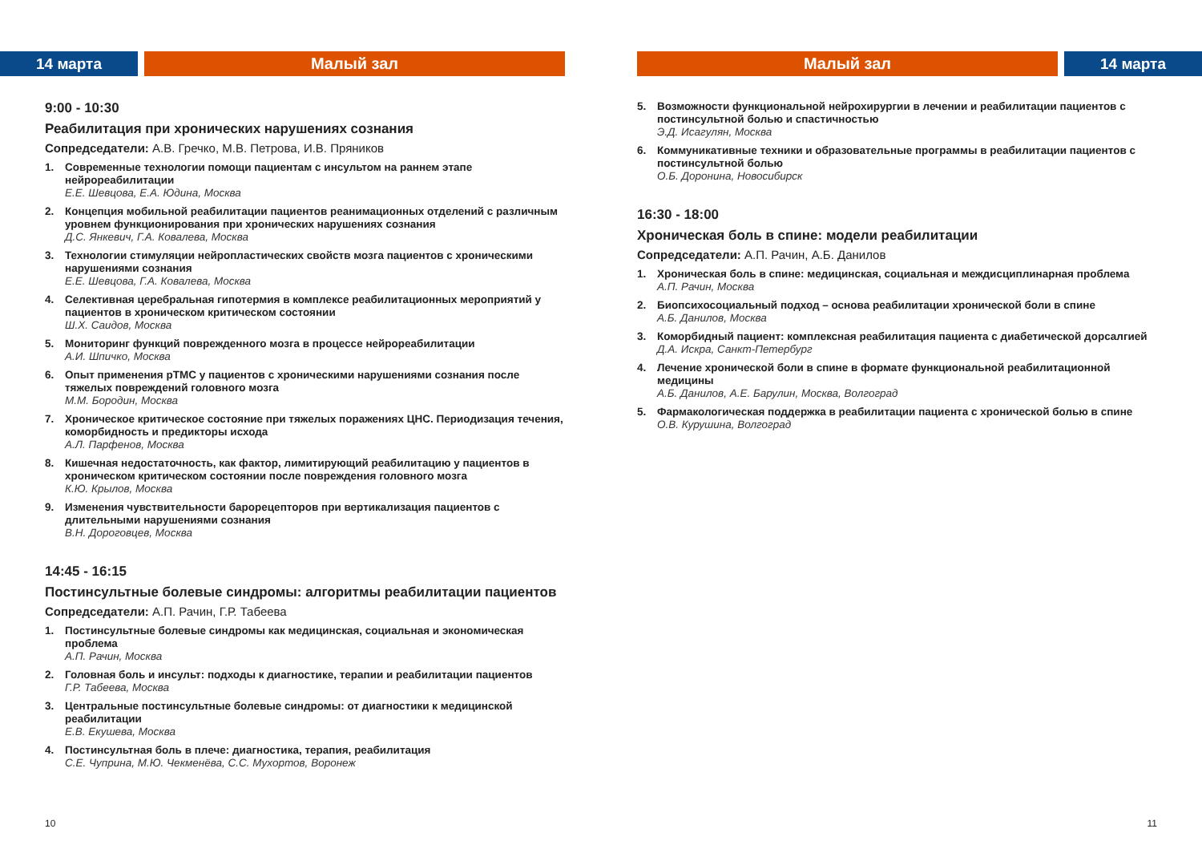14 марта Малый зал
9:00 - 10:30
Реабилитация при хронических нарушениях сознания
Сопредседатели: А.В. Гречко, М.В. Петрова, И.В. Пряников
1. Современные технологии помощи пациентам с инсультом на раннем этапе нейрореабилитации
Е.Е. Шевцова, Е.А. Юдина, Москва
2. Концепция мобильной реабилитации пациентов реанимационных отделений с различным уровнем функционирования при хронических нарушениях сознания
Д.С. Янкевич, Г.А. Ковалева, Москва
3. Технологии стимуляции нейропластических свойств мозга пациентов с хроническими нарушениями сознания
Е.Е. Шевцова, Г.А. Ковалева, Москва
4. Селективная церебральная гипотермия в комплексе реабилитационных мероприятий у пациентов в хроническом критическом состоянии
Ш.Х. Саидов, Москва
5. Мониторинг функций поврежденного мозга в процессе нейрореабилитации
А.И. Шпичко, Москва
6. Опыт применения рТМС у пациентов с хроническими нарушениями сознания после тяжелых повреждений головного мозга
М.М. Бородин, Москва
7. Хроническое критическое состояние при тяжелых поражениях ЦНС. Периодизация течения, коморбидность и предикторы исхода
А.Л. Парфенов, Москва
8. Кишечная недостаточность, как фактор, лимитирующий реабилитацию у пациентов в хроническом критическом состоянии после повреждения головного мозга
К.Ю. Крылов, Москва
9. Изменения чувствительности барорецепторов при вертикализация пациентов с длительными нарушениями сознания
В.Н. Дороговцев, Москва
14:45 - 16:15
Постинсультные болевые синдромы: алгоритмы реабилитации пациентов
Сопредседатели: А.П. Рачин, Г.Р. Табеева
1. Постинсультные болевые синдромы как медицинская, социальная и экономическая проблема
А.П. Рачин, Москва
2. Головная боль и инсульт: подходы к диагностике, терапии и реабилитации пациентов
Г.Р. Табеева, Москва
3. Центральные постинсультные болевые синдромы: от диагностики к медицинской реабилитации
Е.В. Екушева, Москва
4. Постинсультная боль в плече: диагностика, терапия, реабилитация
С.Е. Чуприна, М.Ю. Чекменёва, С.С. Мухортов, Воронеж
10
Малый зал 14 марта
5. Возможности функциональной нейрохирургии в лечении и реабилитации пациентов с постинсультной болью и спастичностью
Э.Д. Исагулян, Москва
6. Коммуникативные техники и образовательные программы в реабилитации пациентов с постинсультной болью
О.Б. Доронина, Новосибирск
16:30 - 18:00
Хроническая боль в спине: модели реабилитации
Сопредседатели: А.П. Рачин, А.Б. Данилов
1. Хроническая боль в спине: медицинская, социальная и междисциплинарная проблема
А.П. Рачин, Москва
2. Биопсихосоциальный подход – основа реабилитации хронической боли в спине
А.Б. Данилов, Москва
3. Коморбидный пациент: комплексная реабилитация пациента с диабетической дорсалгией
Д.А. Искра, Санкт-Петербург
4. Лечение хронической боли в спине в формате функциональной реабилитационной медицины
А.Б. Данилов, А.Е. Барулин, Москва, Волгоград
5. Фармакологическая поддержка в реабилитации пациента с хронической болью в спине
О.В. Курушина, Волгоград
11